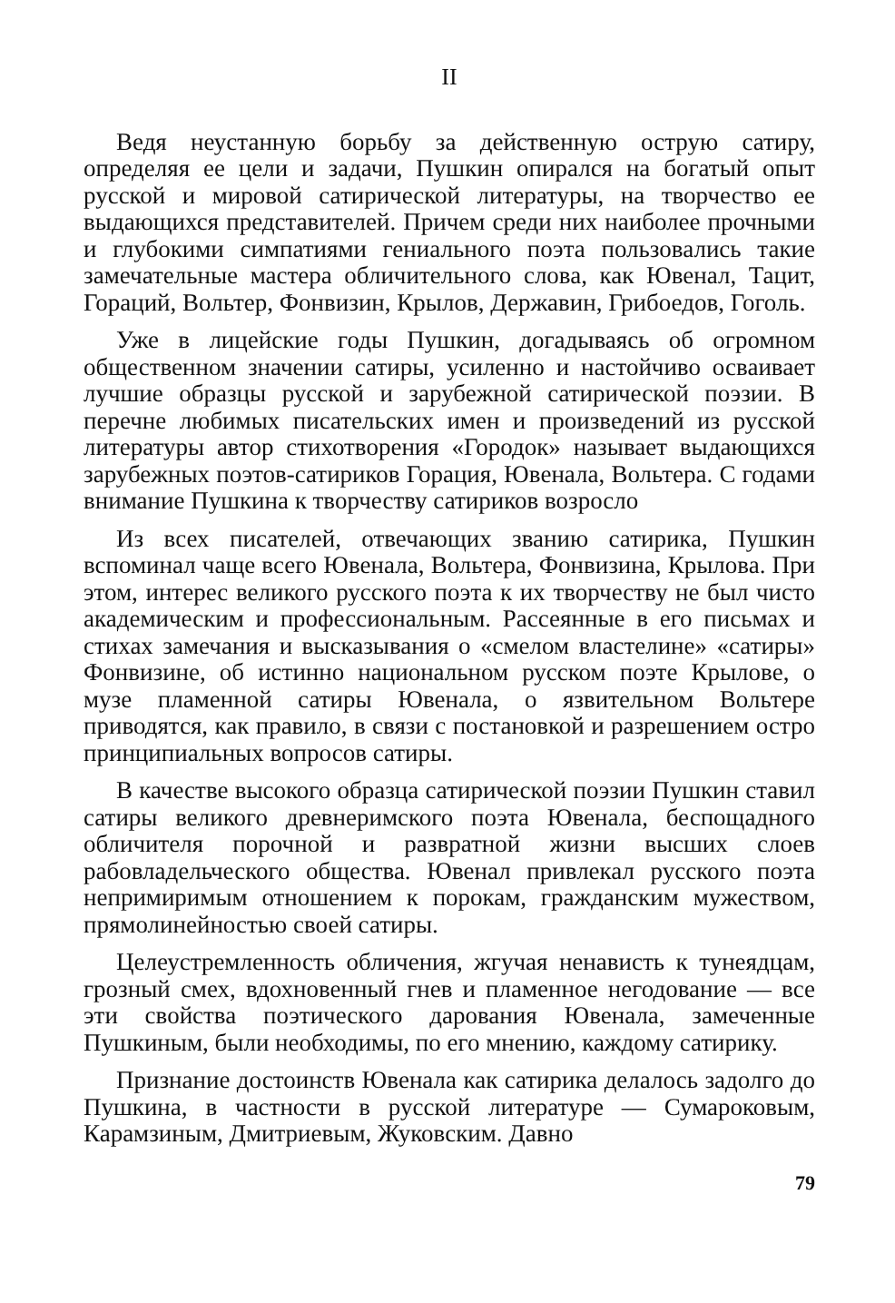II
Ведя неустанную борьбу за действенную острую сатиру, определяя ее цели и задачи, Пушкин опирался на богатый опыт русской и мировой сатирической литературы, на творчество ее выдающихся представителей. Причем среди них наиболее прочными и глубокими симпатиями гениального поэта пользовались такие замечательные мастера обличительного слова, как Ювенал, Тацит, Гораций, Вольтер, Фонвизин, Крылов, Державин, Грибоедов, Гоголь.
Уже в лицейские годы Пушкин, догадываясь об огромном общественном значении сатиры, усиленно и настойчиво осваивает лучшие образцы русской и зарубежной сатирической поэзии. В перечне любимых писательских имен и произведений из русской литературы автор стихотворения «Городок» называет выдающихся зарубежных поэтов-сатириков Горация, Ювенала, Вольтера. С годами внимание Пушкина к творчеству сатириков возросло
Из всех писателей, отвечающих званию сатирика, Пушкин вспоминал чаще всего Ювенала, Вольтера, Фонвизина, Крылова. При этом, интерес великого русского поэта к их творчеству не был чисто академическим и профессиональным. Рассеянные в его письмах и стихах замечания и высказывания о «смелом властелине» «сатиры» Фонвизине, об истинно национальном русском поэте Крылове, о музе пламенной сатиры Ювенала, о язвительном Вольтере приводятся, как правило, в связи с постановкой и разрешением остро принципиальных вопросов сатиры.
В качестве высокого образца сатирической поэзии Пушкин ставил сатиры великого древнеримского поэта Ювенала, беспощадного обличителя порочной и развратной жизни высших слоев рабовладельческого общества. Ювенал привлекал русского поэта непримиримым отношением к порокам, гражданским мужеством, прямолинейностью своей сатиры.
Целеустремленность обличения, жгучая ненависть к тунеядцам, грозный смех, вдохновенный гнев и пламенное негодование — все эти свойства поэтического дарования Ювенала, замеченные Пушкиным, были необходимы, по его мнению, каждому сатирику.
Признание достоинств Ювенала как сатирика делалось задолго до Пушкина, в частности в русской литературе — Сумароковым, Карамзиным, Дмитриевым, Жуковским. Давно
79